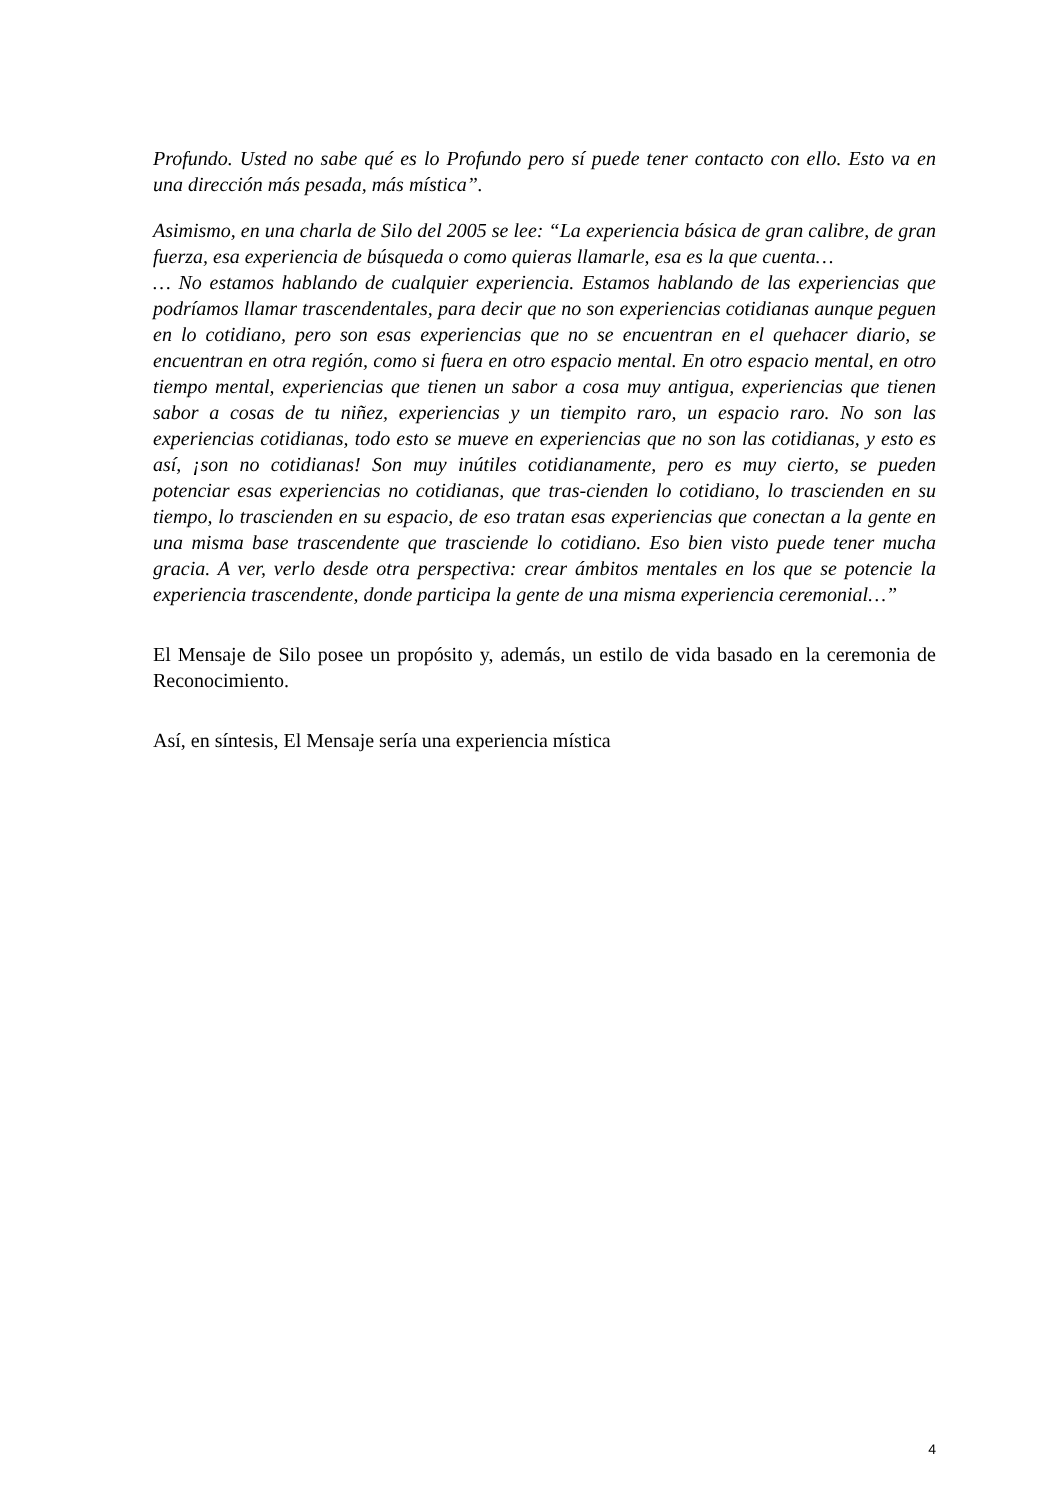Profundo. Usted no sabe qué es lo Profundo pero sí puede tener contacto con ello. Esto va en una dirección más pesada, más mística”.
Asimismo, en una charla de Silo del 2005 se lee: “La experiencia básica de gran calibre, de gran fuerza, esa experiencia de búsqueda o como quieras llamarle, esa es la que cuenta…
… No estamos hablando de cualquier experiencia. Estamos hablando de las experiencias que podríamos llamar trascendentales, para decir que no son experiencias cotidianas aunque peguen en lo cotidiano, pero son esas experiencias que no se encuentran en el quehacer diario, se encuentran en otra región, como si fuera en otro espacio mental. En otro espacio mental, en otro tiempo mental, experiencias que tienen un sabor a cosa muy antigua, experiencias que tienen sabor a cosas de tu niñez, experiencias y un tiempito raro, un espacio raro. No son las experiencias cotidianas, todo esto se mueve en experiencias que no son las cotidianas, y esto es así, ¡son no cotidianas! Son muy inútiles cotidianamente, pero es muy cierto, se pueden potenciar esas experiencias no cotidianas, que tras-cienden lo cotidiano, lo trascienden en su tiempo, lo trascienden en su espacio, de eso tratan esas experiencias que conectan a la gente en una misma base trascendente que trasciende lo cotidiano. Eso bien visto puede tener mucha gracia. A ver, verlo desde otra perspectiva: crear ámbitos mentales en los que se potencie la experiencia trascendente, donde participa la gente de una misma experiencia ceremonial…”
El Mensaje de Silo posee un propósito y, además, un estilo de vida basado en la ceremonia de Reconocimiento.
Así, en síntesis, El Mensaje sería una experiencia mística
4